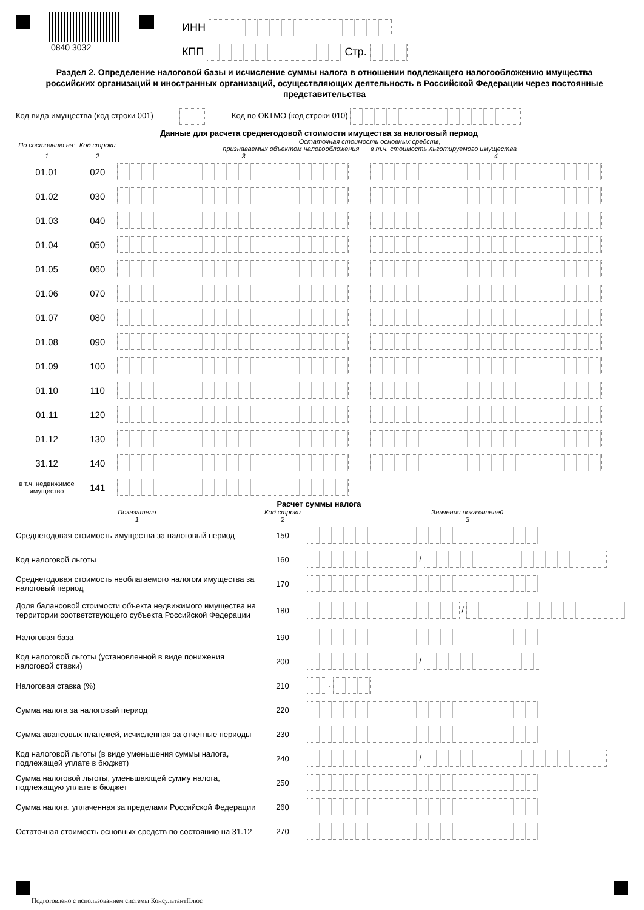0840 3032
ИНН
КПП Стр.
Раздел 2. Определение налоговой базы и исчисление суммы налога в отношении подлежащего налогообложению имущества российских организаций и иностранных организаций, осуществляющих деятельность в Российской Федерации через постоянные представительства
Код вида имущества (код строки 001) Код по ОКТМО (код строки 010)
Данные для расчета среднегодовой стоимости имущества за налоговый период
| По состоянию на: | Код строки | Остаточная стоимость основных средств, признаваемых объектом налогообложения в т.ч. стоимость льготируемого имущества | |
| --- | --- | --- | --- |
| 1 | 2 | 3 | 4 |
| 01.01 | 020 | | |
| 01.02 | 030 | | |
| 01.03 | 040 | | |
| 01.04 | 050 | | |
| 01.05 | 060 | | |
| 01.06 | 070 | | |
| 01.07 | 080 | | |
| 01.08 | 090 | | |
| 01.09 | 100 | | |
| 01.10 | 110 | | |
| 01.11 | 120 | | |
| 01.12 | 130 | | |
| 31.12 | 140 | | |
| в т.ч. недвижимое имущество | 141 | | |
Расчет суммы налога
| Показатели 1 | Код строки 2 | Значения показателей 3 |
| --- | --- | --- |
| Среднегодовая стоимость имущества за налоговый период | 150 | |
| Код налоговой льготы | 160 | / |
| Среднегодовая стоимость необлагаемого налогом имущества за налоговый период | 170 | |
| Доля балансовой стоимости объекта недвижимого имущества на территории соответствующего субъекта Российской Федерации | 180 | / |
| Налоговая база | 190 | |
| Код налоговой льготы (установленной в виде понижения налоговой ставки) | 200 | / |
| Налоговая ставка (%) | 210 | . |
| Сумма налога за налоговый период | 220 | |
| Сумма авансовых платежей, исчисленная за отчетные периоды | 230 | |
| Код налоговой льготы (в виде уменьшения суммы налога, подлежащей уплате в бюджет) | 240 | / |
| Сумма налоговой льготы, уменьшающей сумму налога, подлежащую уплате в бюджет | 250 | |
| Сумма налога, уплаченная за пределами Российской Федерации | 260 | |
| Остаточная стоимость основных средств по состоянию на 31.12 | 270 | |
Подготовлено с использованием системы КонсультантПлюс